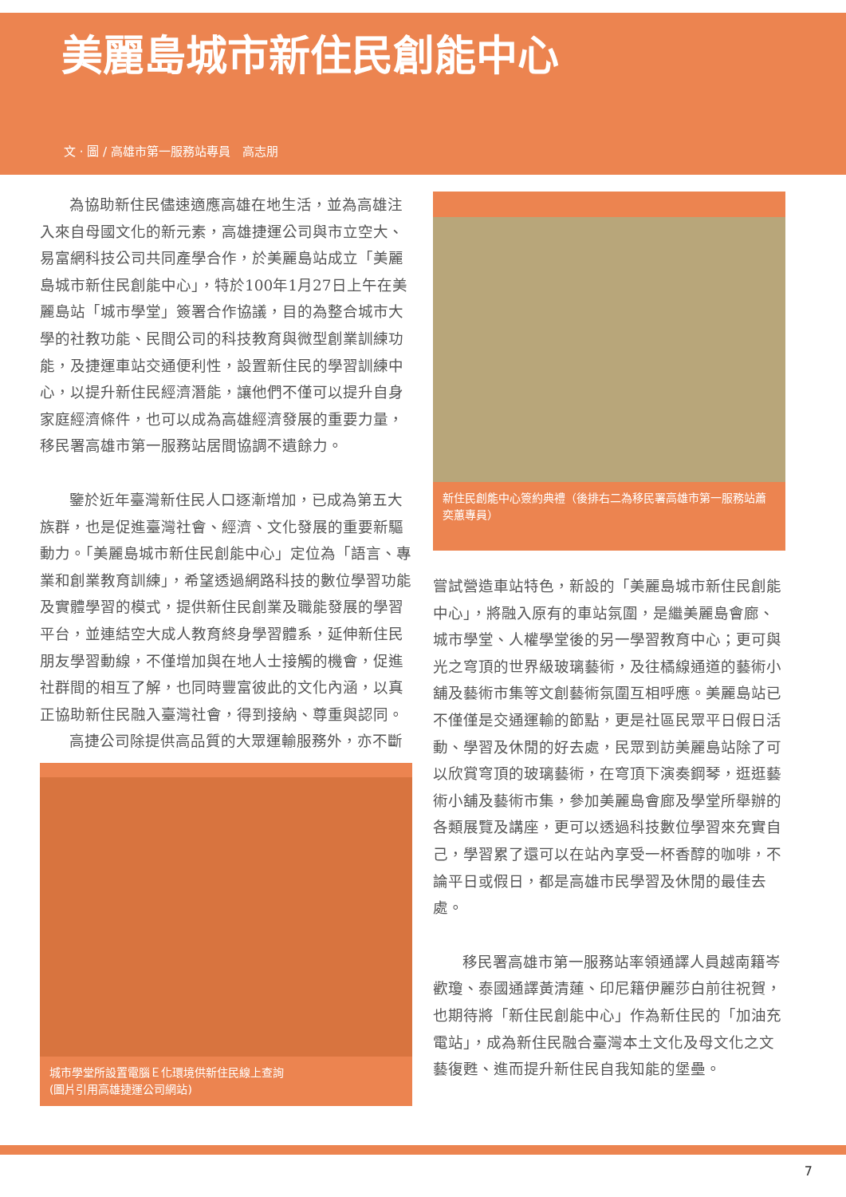美麗島城市新住民創能中心
文 · 圖 / 高雄市第一服務站專員　高志朋
為協助新住民儘速適應高雄在地生活，並為高雄注入來自母國文化的新元素，高雄捷運公司與市立空大、易富網科技公司共同產學合作，於美麗島站成立「美麗島城市新住民創能中心」，特於100年1月27日上午在美麗島站「城市學堂」簽署合作協議，目的為整合城市大學的社教功能、民間公司的科技教育與微型創業訓練功能，及捷運車站交通便利性，設置新住民的學習訓練中心，以提升新住民經濟潛能，讓他們不僅可以提升自身家庭經濟條件，也可以成為高雄經濟發展的重要力量，移民署高雄市第一服務站居間協調不遺餘力。
鑒於近年臺灣新住民人口逐漸增加，已成為第五大族群，也是促進臺灣社會、經濟、文化發展的重要新驅動力。「美麗島城市新住民創能中心」定位為「語言、專業和創業教育訓練」，希望透過網路科技的數位學習功能及實體學習的模式，提供新住民創業及職能發展的學習平台，並連結空大成人教育終身學習體系，延伸新住民朋友學習動線，不僅增加與在地人士接觸的機會，促進社群間的相互了解，也同時豐富彼此的文化內涵，以真正協助新住民融入臺灣社會，得到接納、尊重與認同。
高捷公司除提供高品質的大眾運輸服務外，亦不斷
城市學堂所設置電腦Ｅ化環境供新住民線上查詢
(圖片引用高雄捷運公司網站)
新住民創能中心簽約典禮（後排右二為移民署高雄市第一服務站蕭奕蕙專員）
嘗試營造車站特色，新設的「美麗島城市新住民創能中心」，將融入原有的車站氛圍，是繼美麗島會廊、城市學堂、人權學堂後的另一學習教育中心；更可與光之穹頂的世界級玻璃藝術，及往橘線通道的藝術小舖及藝術市集等文創藝術氛圍互相呼應。美麗島站已不僅僅是交通運輸的節點，更是社區民眾平日假日活動、學習及休閒的好去處，民眾到訪美麗島站除了可以欣賞穹頂的玻璃藝術，在穹頂下演奏鋼琴，逛逛藝術小舖及藝術市集，參加美麗島會廊及學堂所舉辦的各類展覽及講座，更可以透過科技數位學習來充實自己，學習累了還可以在站內享受一杯香醇的咖啡，不論平日或假日，都是高雄市民學習及休閒的最佳去處。
移民署高雄市第一服務站率領通譯人員越南籍岑歡瓊、泰國通譯黃清蓮、印尼籍伊麗莎白前往祝賀，也期待將「新住民創能中心」作為新住民的「加油充電站」，成為新住民融合臺灣本土文化及母文化之文藝復甦、進而提升新住民自我知能的堡壘。
7